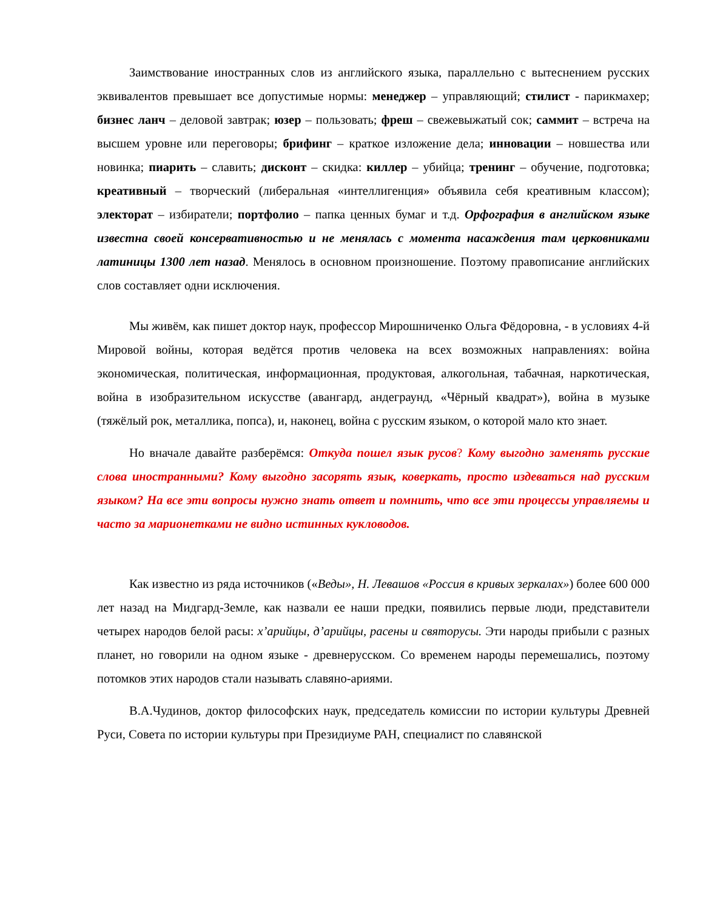Заимствование иностранных слов из английского языка, параллельно с вытеснением русских эквивалентов превышает все допустимые нормы: менеджер – управляющий; стилист - парикмахер; бизнес ланч – деловой завтрак; юзер – пользовать; фреш – свежевыжатый сок; саммит – встреча на высшем уровне или переговоры; брифинг – краткое изложение дела; инновации – новшества или новинка; пиарить – славить; дисконт – скидка: киллер – убийца; тренинг – обучение, подготовка; креативный – творческий (либеральная «интеллигенция» объявила себя креативным классом); электорат – избиратели; портфолио – папка ценных бумаг и т.д. Орфография в английском языке известна своей консервативностью и не менялась с момента насаждения там церковниками латиницы 1300 лет назад. Менялось в основном произношение. Поэтому правописание английских слов составляет одни исключения.
Мы живём, как пишет доктор наук, профессор Мирошниченко Ольга Фёдоровна, - в условиях 4-й Мировой войны, которая ведётся против человека на всех возможных направлениях: война экономическая, политическая, информационная, продуктовая, алкогольная, табачная, наркотическая, война в изобразительном искусстве (авангард, андеграунд, «Чёрный квадрат»), война в музыке (тяжёлый рок, металлика, попса), и, наконец, война с русским языком, о которой мало кто знает.
Но вначале давайте разберёмся: Откуда пошел язык русов? Кому выгодно заменять русские слова иностранными? Кому выгодно засорять язык, коверкать, просто издеваться над русским языком? На все эти вопросы нужно знать ответ и помнить, что все эти процессы управляемы и часто за марионетками не видно истинных кукловодов.
Как известно из ряда источников («Веды», Н. Левашов «Россия в кривых зеркалах») более 600 000 лет назад на Мидгард-Земле, как назвали ее наши предки, появились первые люди, представители четырех народов белой расы: х’арийцы, д’арийцы, расены и святорусы. Эти народы прибыли с разных планет, но говорили на одном языке - древнерусском. Со временем народы перемешались, поэтому потомков этих народов стали называть славяно-ариями.
В.А.Чудинов, доктор философских наук, председатель комиссии по истории культуры Древней Руси, Совета по истории культуры при Президиуме РАН, специалист по славянской